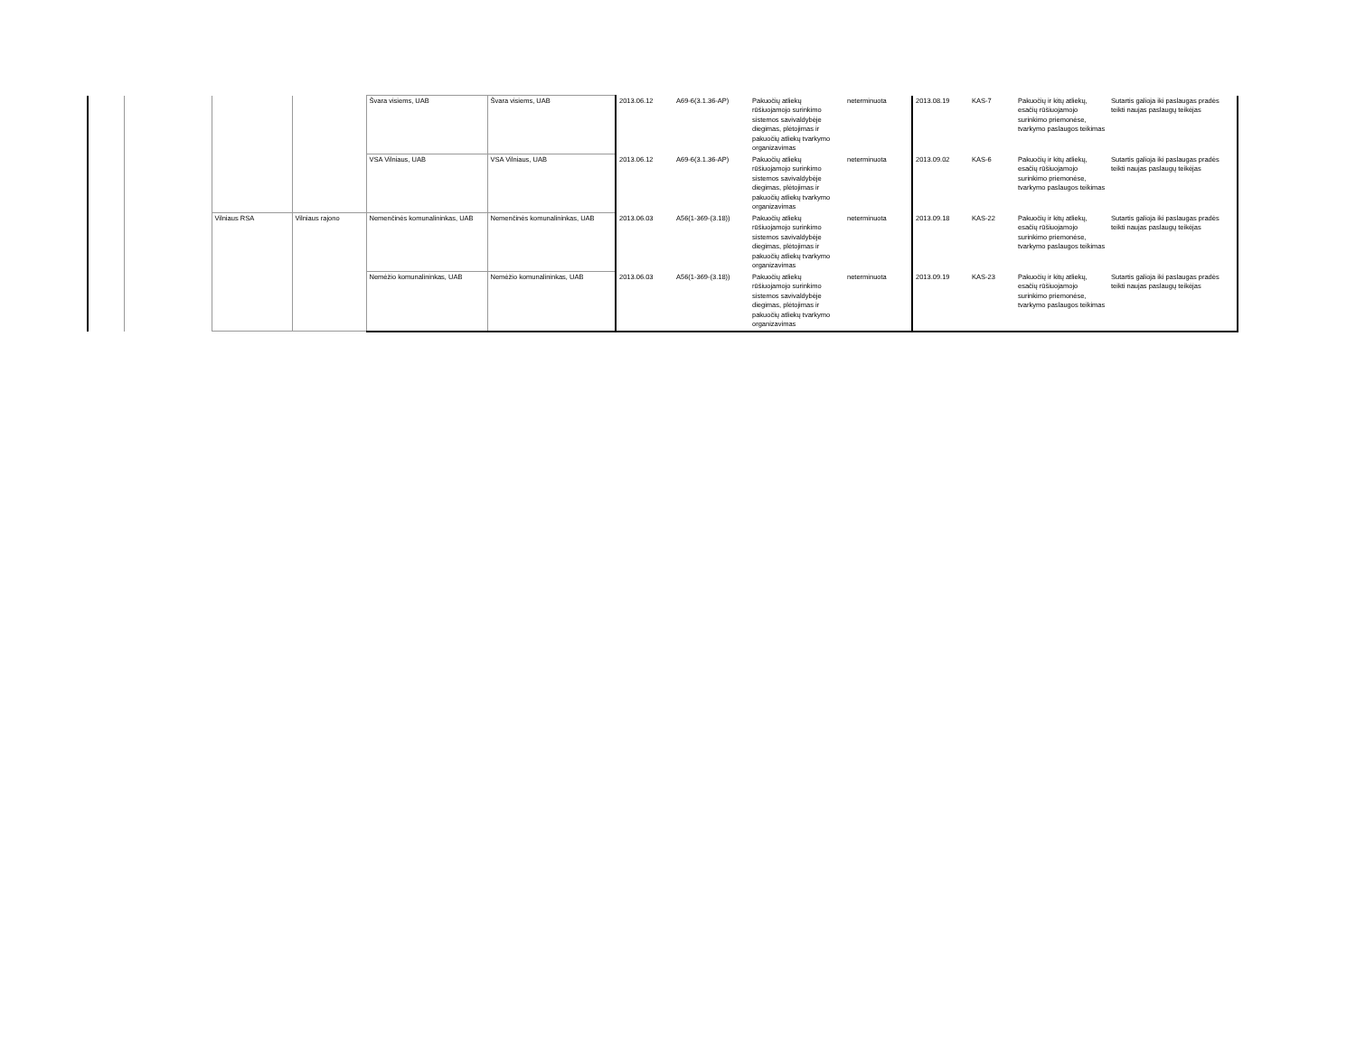| | | | | Švara visiems, UAB | Švara visiems, UAB | 2013.06.12 | A69-6(3.1.36-AP) | Pakuočių atliekų rūšiuojamojo surinkimo sistemos savivaldybėje diegimas, plėtojimas ir pakuočių atliekų tvarkymo organizavimas | neterminuota | 2013.08.19 | KAS-7 | Pakuočių ir kitų atliekų, esačių rūšiuojamojo surinkimo priemonėse, tvarkymo paslaugos teikimas | Sutartis galioja iki paslaugas pradės teikti naujas paslaugų teikėjas |
| | | | | VSA Vilniaus, UAB | VSA Vilniaus, UAB | 2013.06.12 | A69-6(3.1.36-AP) | Pakuočių atliekų rūšiuojamojo surinkimo sistemos savivaldybėje diegimas, plėtojimas ir pakuočių atliekų tvarkymo organizavimas | neterminuota | 2013.09.02 | KAS-6 | Pakuočių ir kitų atliekų, esačių rūšiuojamojo surinkimo priemonėse, tvarkymo paslaugos teikimas | Sutartis galioja iki paslaugas pradės teikti naujas paslaugų teikėjas |
| | | Vilniaus RSA | Vilniaus rajono | Nemenčinės komunalininkas, UAB | Nemenčinės komunalininkas, UAB | 2013.06.03 | A56(1-369-(3.18)) | Pakuočių atliekų rūšiuojamojo surinkimo sistemos savivaldybėje diegimas, plėtojimas ir pakuočių atliekų tvarkymo organizavimas | neterminuota | 2013.09.18 | KAS-22 | Pakuočių ir kitų atliekų, esačių rūšiuojamojo surinkimo priemonėse, tvarkymo paslaugos teikimas | Sutartis galioja iki paslaugas pradės teikti naujas paslaugų teikėjas |
| | | | | Nemėžio komunalininkas, UAB | Nemėžio komunalininkas, UAB | 2013.06.03 | A56(1-369-(3.18)) | Pakuočių atliekų rūšiuojamojo surinkimo sistemos savivaldybėje diegimas, plėtojimas ir pakuočių atliekų tvarkymo organizavimas | neterminuota | 2013.09.19 | KAS-23 | Pakuočių ir kitų atliekų, esačių rūšiuojamojo surinkimo priemonėse, tvarkymo paslaugos teikimas | Sutartis galioja iki paslaugas pradės teikti naujas paslaugų teikėjas |